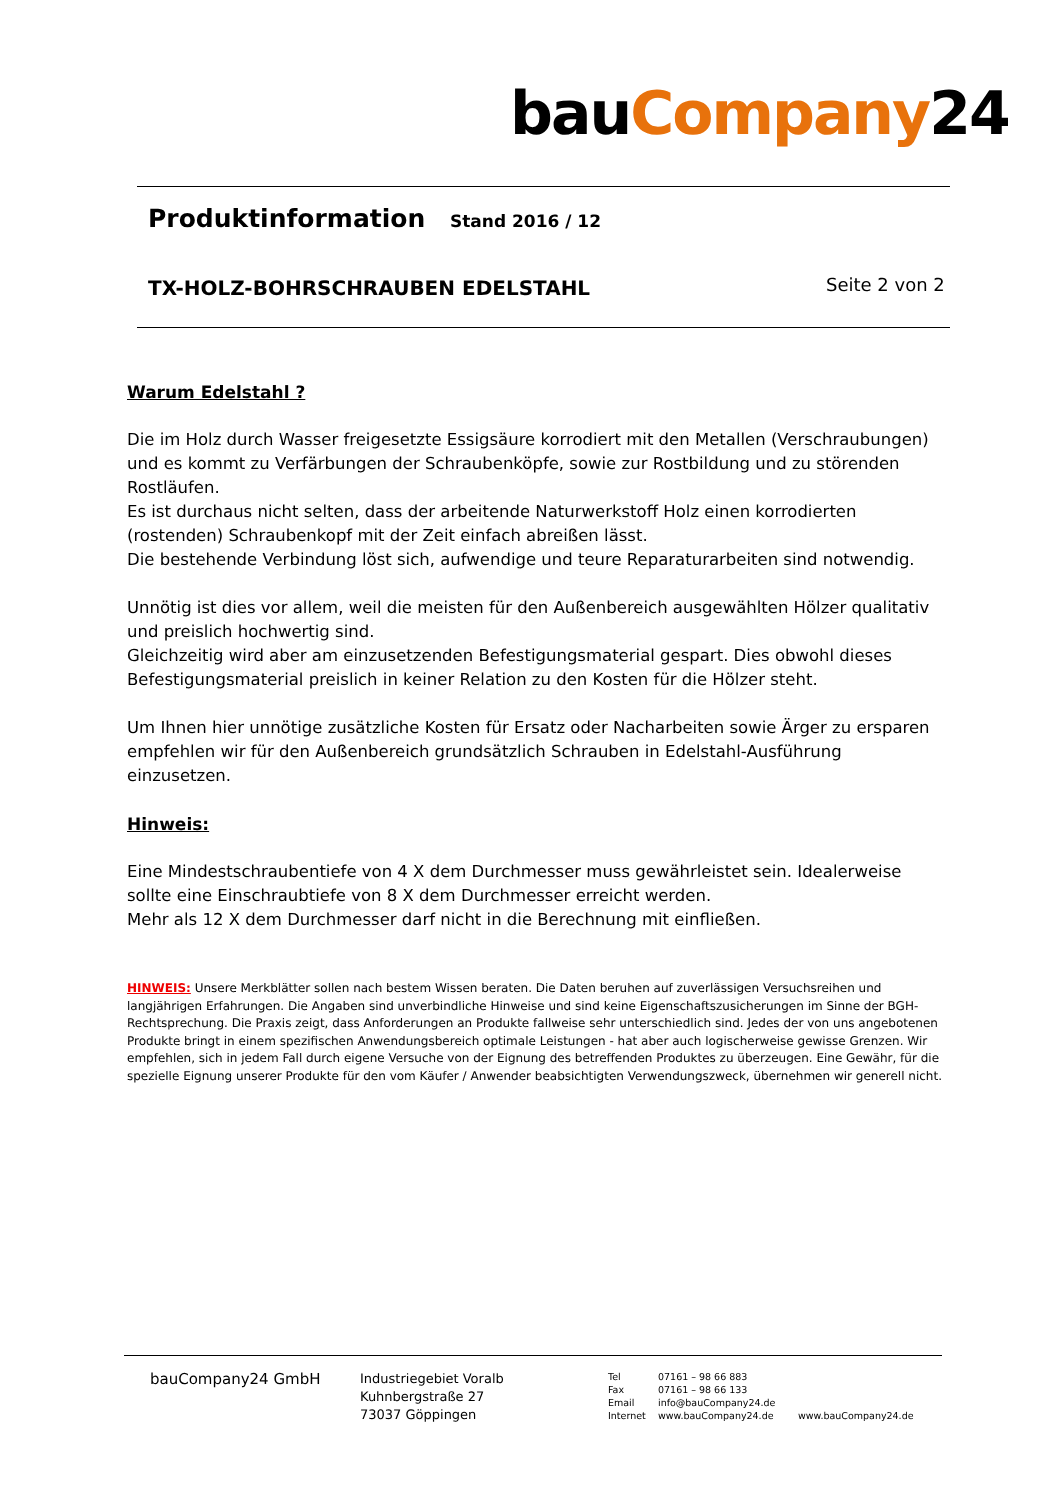bauCompany24
Produktinformation Stand 2016 / 12
TX-HOLZ-BOHRSCHRAUBEN EDELSTAHL
Seite 2 von 2
Warum Edelstahl ?
Die im Holz durch Wasser freigesetzte Essigsäure korrodiert mit den Metallen (Verschraubungen) und es kommt zu Verfärbungen der Schraubenköpfe, sowie zur Rostbildung und zu störenden Rostläufen.
Es ist durchaus nicht selten, dass der arbeitende Naturwerkstoff Holz einen korrodierten (rostenden) Schraubenkopf mit der Zeit einfach abreißen lässt.
Die bestehende Verbindung löst sich, aufwendige und teure Reparaturarbeiten sind notwendig.
Unnötig ist dies vor allem, weil die meisten für den Außenbereich ausgewählten Hölzer qualitativ und preislich hochwertig sind.
Gleichzeitig wird aber am einzusetzenden Befestigungsmaterial gespart. Dies obwohl dieses Befestigungsmaterial preislich in keiner Relation zu den Kosten für die Hölzer steht.
Um Ihnen hier unnötige zusätzliche Kosten für Ersatz oder Nacharbeiten sowie Ärger zu ersparen empfehlen wir für den Außenbereich grundsätzlich Schrauben in Edelstahl-Ausführung einzusetzen.
Hinweis:
Eine Mindestschraubentiefe von 4 X dem Durchmesser muss gewährleistet sein. Idealerweise sollte eine Einschraubtiefe von 8 X dem Durchmesser erreicht werden.
Mehr als 12 X dem Durchmesser darf nicht in die Berechnung mit einfließen.
HINWEIS: Unsere Merkblätter sollen nach bestem Wissen beraten. Die Daten beruhen auf zuverlässigen Versuchsreihen und langjährigen Erfahrungen. Die Angaben sind unverbindliche Hinweise und sind keine Eigenschaftszusicherungen im Sinne der BGH-Rechtsprechung. Die Praxis zeigt, dass Anforderungen an Produkte fallweise sehr unterschiedlich sind. Jedes der von uns angebotenen Produkte bringt in einem spezifischen Anwendungsbereich optimale Leistungen - hat aber auch logischerweise gewisse Grenzen. Wir empfehlen, sich in jedem Fall durch eigene Versuche von der Eignung des betreffenden Produktes zu überzeugen. Eine Gewähr, für die spezielle Eignung unserer Produkte für den vom Käufer / Anwender beabsichtigten Verwendungszweck, übernehmen wir generell nicht.
bauCompany24 GmbH
Industriegebiet Voralb
Kuhnbergstraße 27
73037 Göppingen
Tel
Fax
Email
Internet
07161 – 98 66 883
07161 – 98 66 133
info@bauCompany24.de
www.bauCompany24.de
www.bauCompany24.de